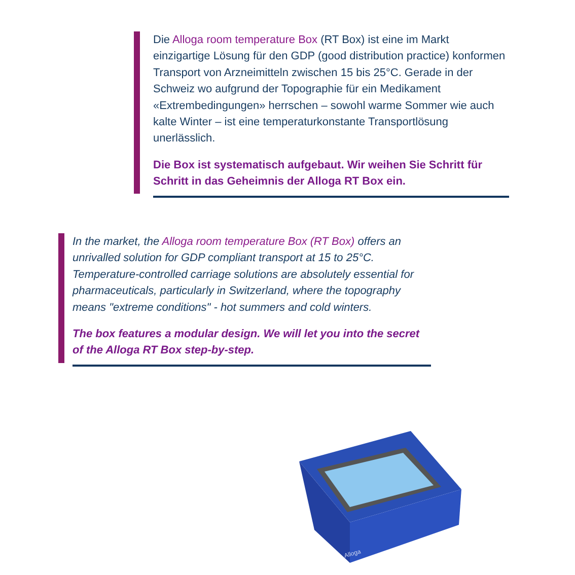Die Alloga room temperature Box (RT Box) ist eine im Markt einzigartige Lösung für den GDP (good distribution practice) konformen Transport von Arzneimitteln zwischen 15 bis 25°C. Gerade in der Schweiz wo aufgrund der Topographie für ein Medikament «Extrembedingungen» herrschen – sowohl warme Sommer wie auch kalte Winter – ist eine temperaturkonstante Transportlösung unerlässlich.
Die Box ist systematisch aufgebaut. Wir weihen Sie Schritt für Schritt in das Geheimnis der Alloga RT Box ein.
In the market, the Alloga room temperature Box (RT Box) offers an unrivalled solution for GDP compliant transport at 15 to 25°C. Temperature-controlled carriage solutions are absolutely essential for pharmaceuticals, particularly in Switzerland, where the topography means "extreme conditions" - hot summers and cold winters.
The box features a modular design. We will let you into the secret of the Alloga RT Box step-by-step.
Alloga